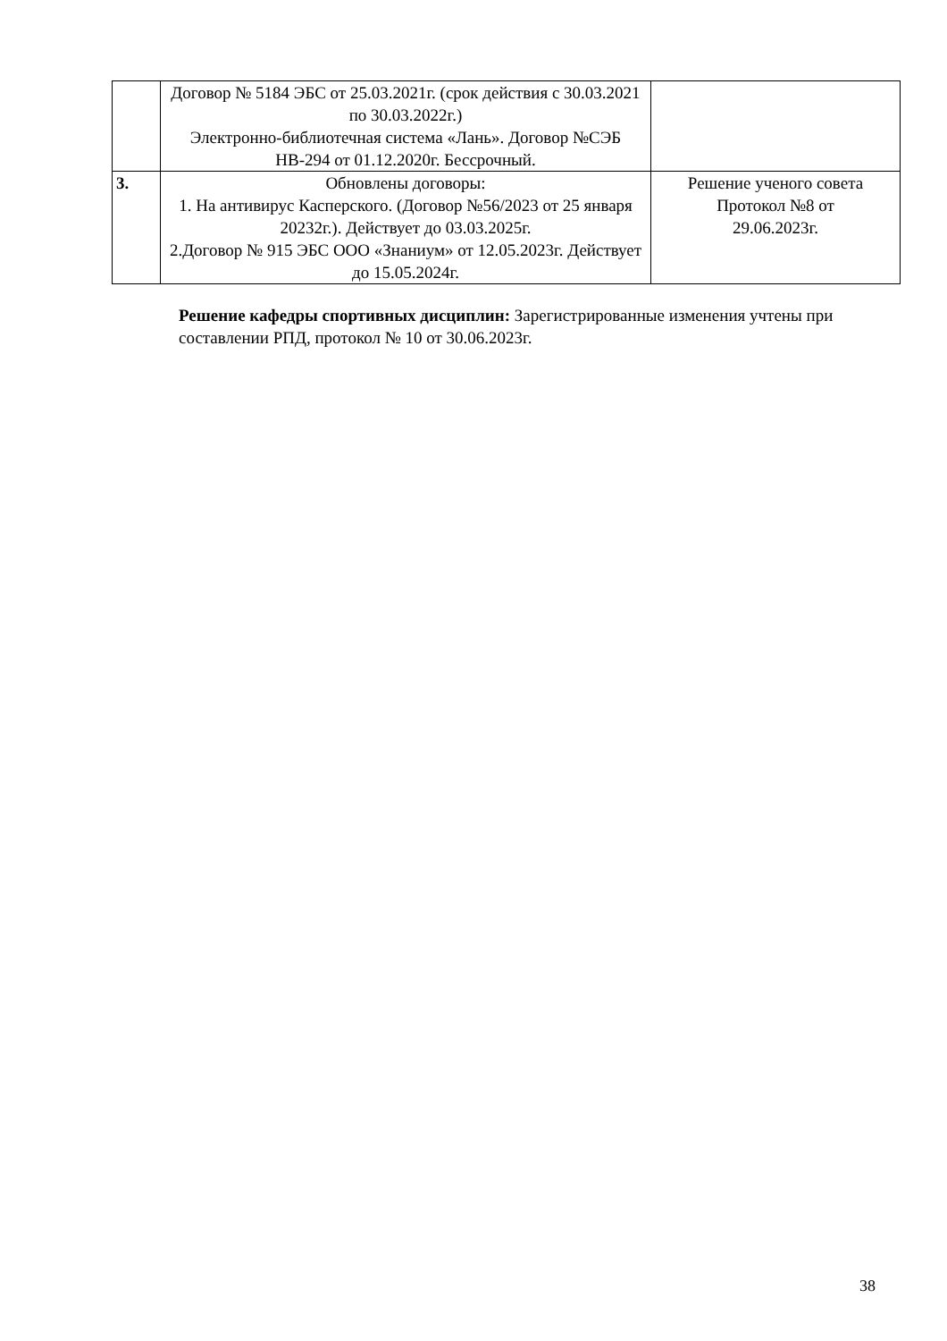| | Договор № 5184 ЭБС от 25.03.2021г. (срок действия с 30.03.2021 по 30.03.2022г.) Электронно-библиотечная система «Лань». Договор №СЭБ НВ-294 от 01.12.2020г. Бессрочный. | |
| 3. | Обновлены договоры: 1. На антивирус Касперского. (Договор №56/2023 от 25 января 20232г.). Действует до 03.03.2025г. 2.Договор № 915 ЭБС ООО «Знаниум» от 12.05.2023г. Действует до 15.05.2024г. | Решение ученого совета Протокол №8 от 29.06.2023г. |
Решение кафедры спортивных дисциплин: Зарегистрированные изменения учтены при составлении РПД, протокол № 10 от 30.06.2023г.
38